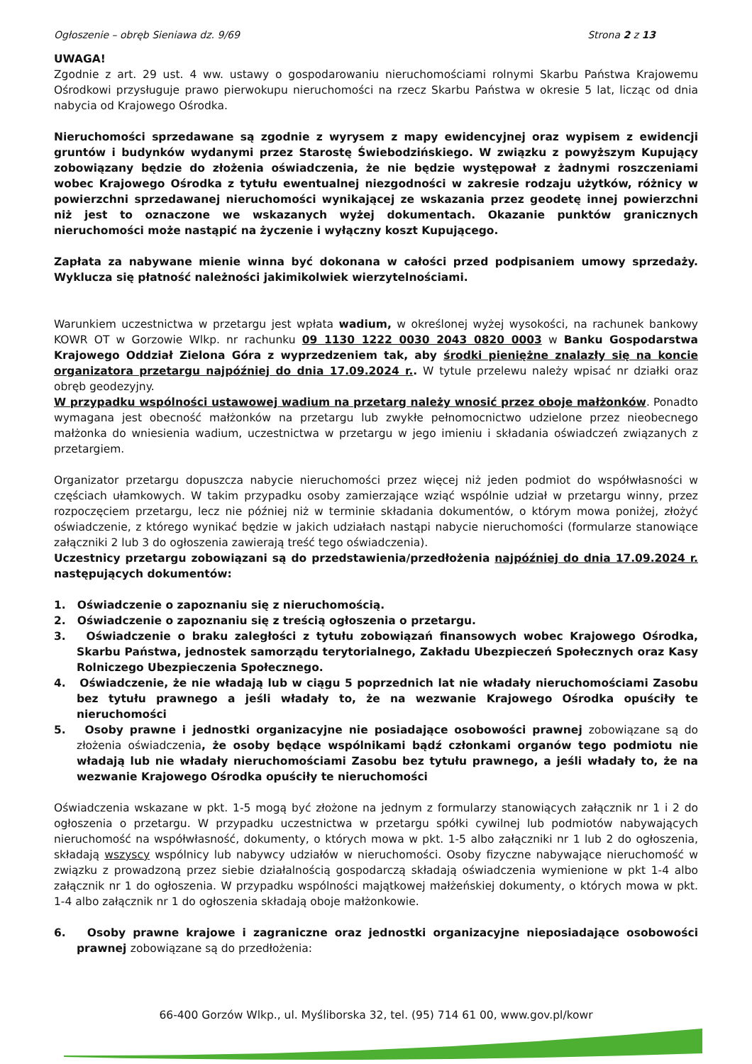Ogłoszenie – obręb Sieniawa dz. 9/69 Strona 2 z 13
UWAGA!
Zgodnie z art. 29 ust. 4 ww. ustawy o gospodarowaniu nieruchomościami rolnymi Skarbu Państwa Krajowemu Ośrodkowi przysługuje prawo pierwokupu nieruchomości na rzecz Skarbu Państwa w okresie 5 lat, licząc od dnia nabycia od Krajowego Ośrodka.
Nieruchomości sprzedawane są zgodnie z wyrysem z mapy ewidencyjnej oraz wypisem z ewidencji gruntów i budynków wydanymi przez Starostę Świebodzińskiego. W związku z powyższym Kupujący zobowiązany będzie do złożenia oświadczenia, że nie będzie występował z żadnymi roszczeniami wobec Krajowego Ośrodka z tytułu ewentualnej niezgodności w zakresie rodzaju użytków, różnicy w powierzchni sprzedawanej nieruchomości wynikającej ze wskazania przez geodetę innej powierzchni niż jest to oznaczone we wskazanych wyżej dokumentach. Okazanie punktów granicznych nieruchomości może nastąpić na życzenie i wyłączny koszt Kupującego.
Zapłata za nabywane mienie winna być dokonana w całości przed podpisaniem umowy sprzedaży. Wyklucza się płatność należności jakimikolwiek wierzytelnościami.
Warunkiem uczestnictwa w przetargu jest wpłata wadium, w określonej wyżej wysokości, na rachunek bankowy KOWR OT w Gorzowie Wlkp. nr rachunku 09 1130 1222 0030 2043 0820 0003 w Banku Gospodarstwa Krajowego Oddział Zielona Góra z wyprzedzeniem tak, aby środki pieniężne znalazły się na koncie organizatora przetargu najpóźniej do dnia 17.09.2024 r.. W tytule przelewu należy wpisać nr działki oraz obręb geodezyjny.
W przypadku wspólności ustawowej wadium na przetarg należy wnosić przez oboje małżonków. Ponadto wymagana jest obecność małżonków na przetargu lub zwykłe pełnomocnictwo udzielone przez nieobecnego małżonka do wniesienia wadium, uczestnictwa w przetargu w jego imieniu i składania oświadczeń związanych z przetargiem.
Organizator przetargu dopuszcza nabycie nieruchomości przez więcej niż jeden podmiot do współwłasności w częściach ułamkowych. W takim przypadku osoby zamierzające wziąć wspólnie udział w przetargu winny, przez rozpoczęciem przetargu, lecz nie później niż w terminie składania dokumentów, o którym mowa poniżej, złożyć oświadczenie, z którego wynikać będzie w jakich udziałach nastąpi nabycie nieruchomości (formularze stanowiące załączniki 2 lub 3 do ogłoszenia zawierają treść tego oświadczenia).
Uczestnicy przetargu zobowiązani są do przedstawienia/przedłożenia najpóźniej do dnia 17.09.2024 r. następujących dokumentów:
1. Oświadczenie o zapoznaniu się z nieruchomością.
2. Oświadczenie o zapoznaniu się z treścią ogłoszenia o przetargu.
3. Oświadczenie o braku zaległości z tytułu zobowiązań finansowych wobec Krajowego Ośrodka, Skarbu Państwa, jednostek samorządu terytorialnego, Zakładu Ubezpieczeń Społecznych oraz Kasy Rolniczego Ubezpieczenia Społecznego.
4. Oświadczenie, że nie władają lub w ciągu 5 poprzednich lat nie władały nieruchomościami Zasobu bez tytułu prawnego a jeśli władały to, że na wezwanie Krajowego Ośrodka opuściły te nieruchomości
5. Osoby prawne i jednostki organizacyjne nie posiadające osobowości prawnej zobowiązane są do złożenia oświadczenia, że osoby będące wspólnikami bądź członkami organów tego podmiotu nie władają lub nie władały nieruchomościami Zasobu bez tytułu prawnego, a jeśli władały to, że na wezwanie Krajowego Ośrodka opuściły te nieruchomości
Oświadczenia wskazane w pkt. 1-5 mogą być złożone na jednym z formularzy stanowiących załącznik nr 1 i 2 do ogłoszenia o przetargu. W przypadku uczestnictwa w przetargu spółki cywilnej lub podmiotów nabywających nieruchomość na współwłasność, dokumenty, o których mowa w pkt. 1-5 albo załączniki nr 1 lub 2 do ogłoszenia, składają wszyscy wspólnicy lub nabywcy udziałów w nieruchomości. Osoby fizyczne nabywające nieruchomość w związku z prowadzoną przez siebie działalnością gospodarczą składają oświadczenia wymienione w pkt 1-4 albo załącznik nr 1 do ogłoszenia. W przypadku wspólności majątkowej małżeńskiej dokumenty, o których mowa w pkt. 1-4 albo załącznik nr 1 do ogłoszenia składają oboje małżonkowie.
6. Osoby prawne krajowe i zagraniczne oraz jednostki organizacyjne nieposiadające osobowości prawnej zobowiązane są do przedłożenia:
66-400 Gorzów Wlkp., ul. Myśliborska 32, tel. (95) 714 61 00, www.gov.pl/kowr